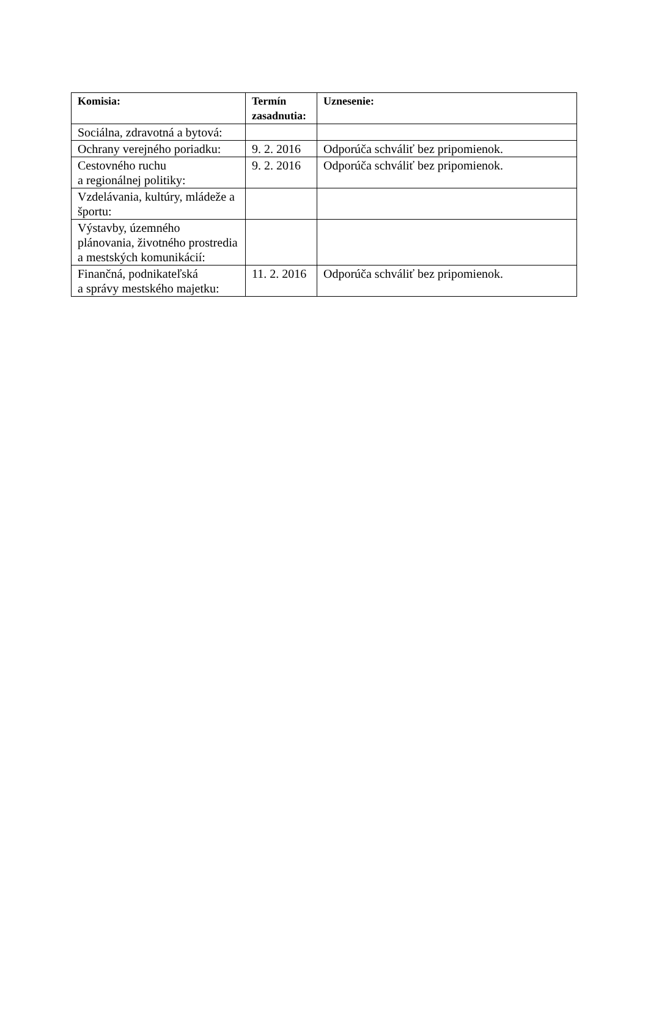| Komisia: | Termín zasadnutia: | Uznesenie: |
| --- | --- | --- |
| Sociálna, zdravotná a bytová: | | |
| Ochrany verejného poriadku: | 9. 2. 2016 | Odporúča schváliť bez pripomienok. |
| Cestovného ruchu a regionálnej politiky: | 9. 2. 2016 | Odporúča schváliť bez pripomienok. |
| Vzdelávania, kultúry, mládeže a športu: | | |
| Výstavby, územného plánovania, životného prostredia a mestských komunikácií: | | |
| Finančná, podnikateľská a správy mestského majetku: | 11. 2. 2016 | Odporúča schváliť bez pripomienok. |